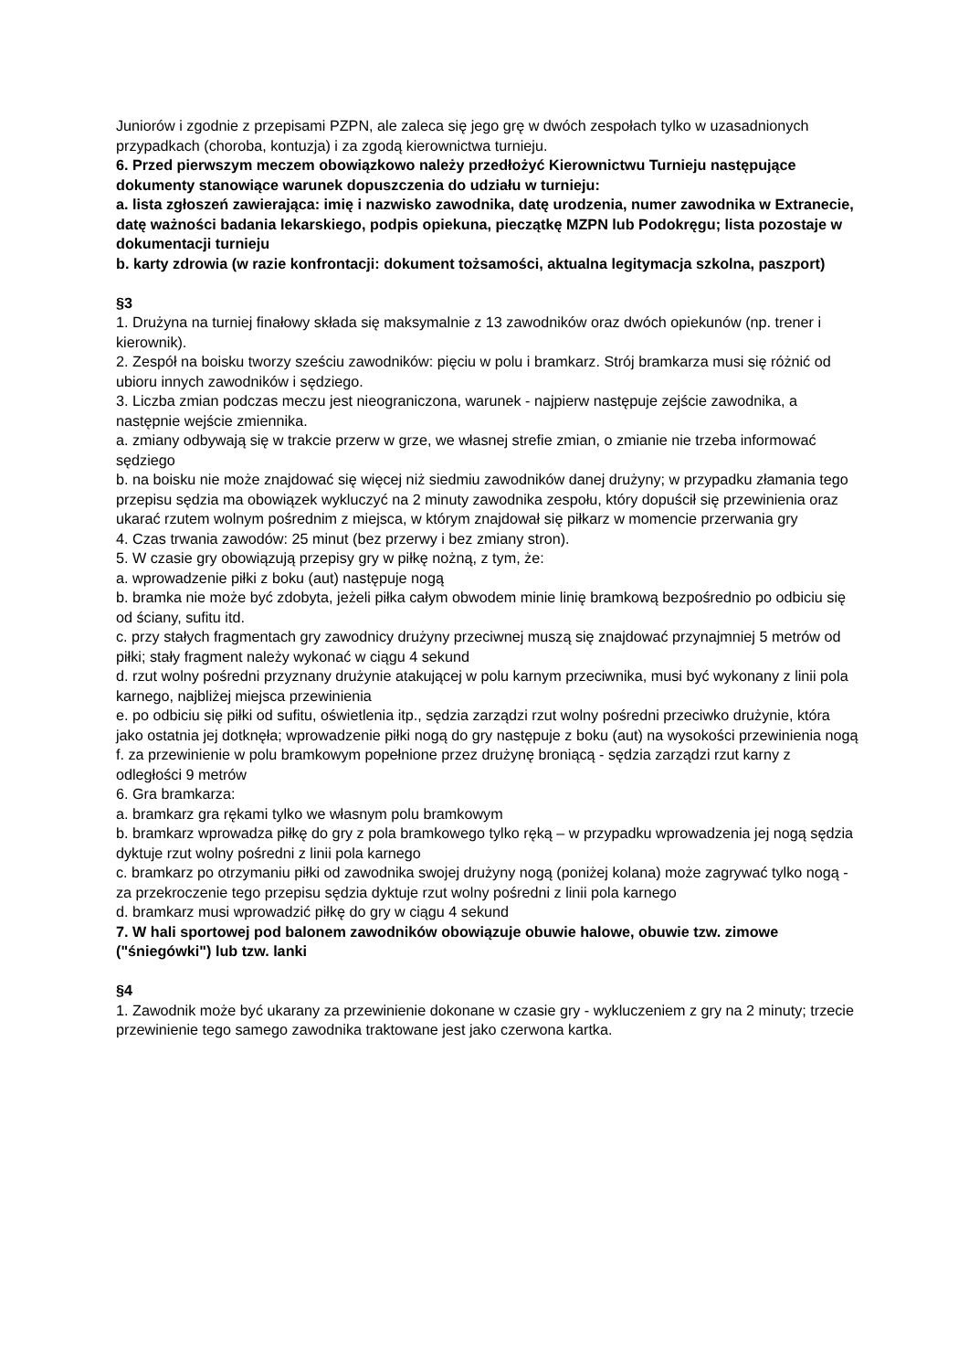Juniorów i zgodnie z przepisami PZPN, ale zaleca się jego grę w dwóch zespołach tylko w uzasadnionych przypadkach (choroba, kontuzja) i za zgodą kierownictwa turnieju.
6. Przed pierwszym meczem obowiązkowo należy przedłożyć Kierownictwu Turnieju następujące dokumenty stanowiące warunek dopuszczenia do udziału w turnieju:
a. lista zgłoszeń zawierająca: imię i nazwisko zawodnika, datę urodzenia, numer zawodnika w Extranecie, datę ważności badania lekarskiego, podpis opiekuna, pieczątkę MZPN lub Podokręgu; lista pozostaje w dokumentacji turnieju
b. karty zdrowia (w razie konfrontacji: dokument tożsamości, aktualna legitymacja szkolna, paszport)
§3
1. Drużyna na turniej finałowy składa się maksymalnie z 13 zawodników oraz dwóch opiekunów (np. trener i kierownik).
2. Zespół na boisku tworzy sześciu zawodników: pięciu w polu i bramkarz. Strój bramkarza musi się różnić od ubioru innych zawodników i sędziego.
3. Liczba zmian podczas meczu jest nieograniczona, warunek - najpierw następuje zejście zawodnika, a następnie wejście zmiennika.
a. zmiany odbywają się w trakcie przerw w grze, we własnej strefie zmian, o zmianie nie trzeba informować sędziego
b. na boisku nie może znajdować się więcej niż siedmiu zawodników danej drużyny; w przypadku złamania tego przepisu sędzia ma obowiązek wykluczyć na 2 minuty zawodnika zespołu, który dopuścił się przewinienia oraz ukarać rzutem wolnym pośrednim z miejsca, w którym znajdował się piłkarz w momencie przerwania gry
4. Czas trwania zawodów: 25 minut (bez przerwy i bez zmiany stron).
5. W czasie gry obowiązują przepisy gry w piłkę nożną, z tym, że:
a. wprowadzenie piłki z boku (aut) następuje nogą
b. bramka nie może być zdobyta, jeżeli piłka całym obwodem minie linię bramkową bezpośrednio po odbiciu się od ściany, sufitu itd.
c. przy stałych fragmentach gry zawodnicy drużyny przeciwnej muszą się znajdować przynajmniej 5 metrów od piłki; stały fragment należy wykonać w ciągu 4 sekund
d. rzut wolny pośredni przyznany drużynie atakującej w polu karnym przeciwnika, musi być wykonany z linii pola karnego, najbliżej miejsca przewinienia
e. po odbiciu się piłki od sufitu, oświetlenia itp., sędzia zarządzi rzut wolny pośredni przeciwko drużynie, która jako ostatnia jej dotknęła; wprowadzenie piłki nogą do gry następuje z boku (aut) na wysokości przewinienia nogą
f. za przewinienie w polu bramkowym popełnione przez drużynę broniącą - sędzia zarządzi rzut karny z odległości 9 metrów
6. Gra bramkarza:
a. bramkarz gra rękami tylko we własnym polu bramkowym
b. bramkarz wprowadza piłkę do gry z pola bramkowego tylko ręką – w przypadku wprowadzenia jej nogą sędzia dyktuje rzut wolny pośredni z linii pola karnego
c. bramkarz po otrzymaniu piłki od zawodnika swojej drużyny nogą (poniżej kolana) może zagrywać tylko nogą - za przekroczenie tego przepisu sędzia dyktuje rzut wolny pośredni z linii pola karnego
d. bramkarz musi wprowadzić piłkę do gry w ciągu 4 sekund
7. W hali sportowej pod balonem zawodników obowiązuje obuwie halowe, obuwie tzw. zimowe ("śniegówki") lub tzw. lanki
§4
1. Zawodnik może być ukarany za przewinienie dokonane w czasie gry - wykluczeniem z gry na 2 minuty; trzecie przewinienie tego samego zawodnika traktowane jest jako czerwona kartka.